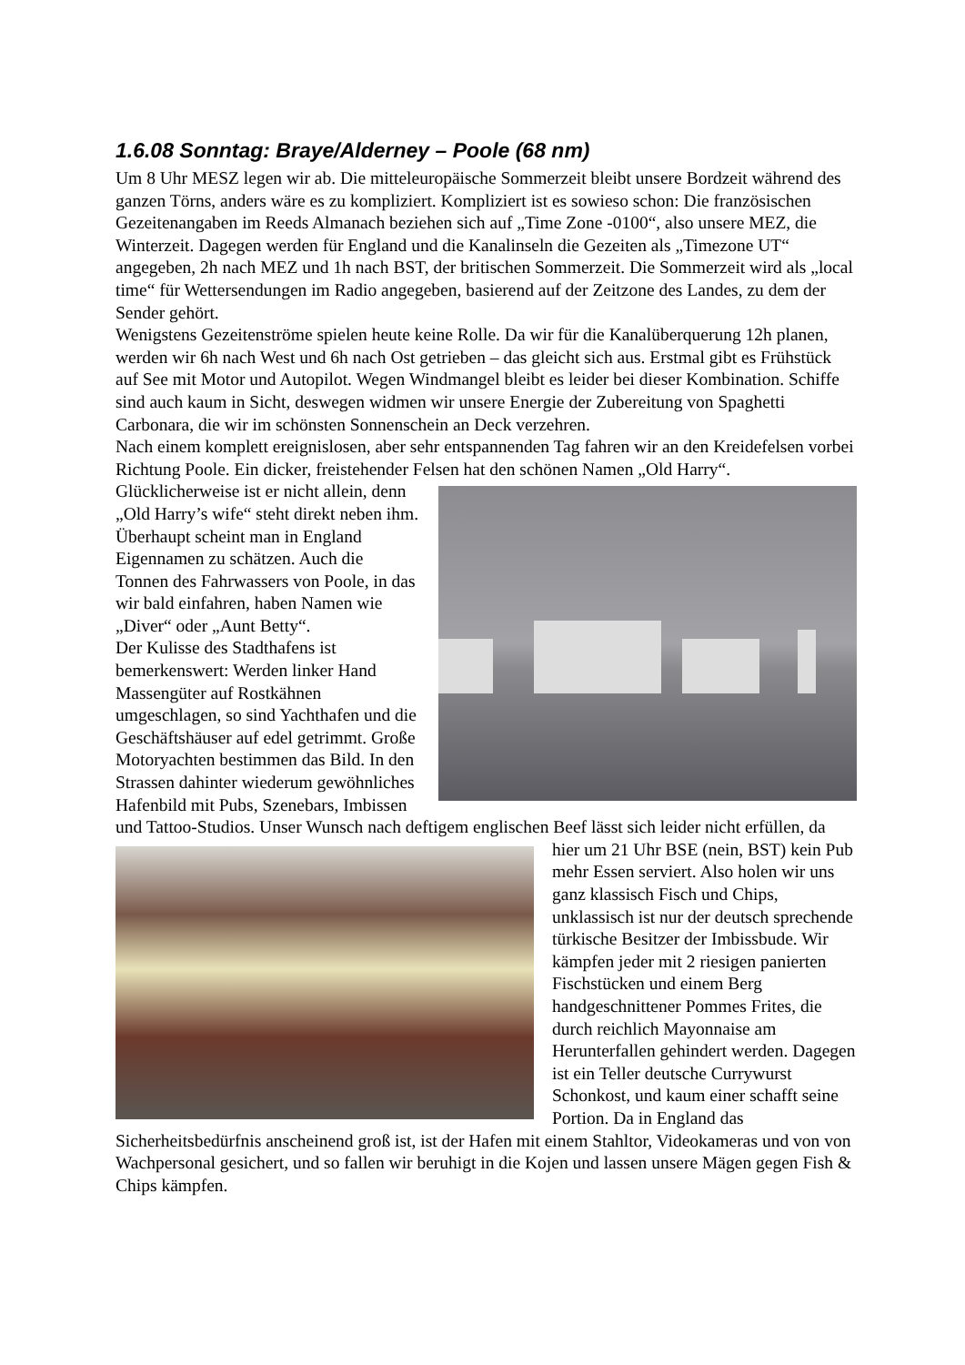1.6.08 Sonntag: Braye/Alderney – Poole (68 nm)
Um 8 Uhr MESZ legen wir ab. Die mitteleuropäische Sommerzeit bleibt unsere Bordzeit während des ganzen Törns, anders wäre es zu kompliziert. Kompliziert ist es sowieso schon: Die französischen Gezeitenangaben im Reeds Almanach beziehen sich auf „Time Zone -0100“, also unsere MEZ, die Winterzeit. Dagegen werden für England und die Kanalinseln die Gezeiten als „Timezone UT“ angegeben, 2h nach MEZ und 1h nach BST, der britischen Sommerzeit. Die Sommerzeit wird als „local time“ für Wettersendungen im Radio angegeben, basierend auf der Zeitzone des Landes, zu dem der Sender gehört.
Wenigstens Gezeitenströme spielen heute keine Rolle. Da wir für die Kanalüberquerung 12h planen, werden wir 6h nach West und 6h nach Ost getrieben – das gleicht sich aus. Erstmal gibt es Frühstück auf See mit Motor und Autopilot. Wegen Windmangel bleibt es leider bei dieser Kombination. Schiffe sind auch kaum in Sicht, deswegen widmen wir unsere Energie der Zubereitung von Spaghetti Carbonara, die wir im schönsten Sonnenschein an Deck verzehren.
Nach einem komplett ereignislosen, aber sehr entspannenden Tag fahren wir an den Kreidefelsen vorbei Richtung Poole. Ein dicker, freistehender Felsen hat den schönen Namen „Old Harry“. Glücklicherweise ist er nicht allein, denn „Old Harry’s wife“ steht direkt neben ihm. Überhaupt scheint man in England Eigennamen zu schätzen. Auch die Tonnen des Fahrwassers von Poole, in das wir bald einfahren, haben Namen wie „Diver“ oder „Aunt Betty“.
Der Kulisse des Stadthafens ist bemerkenswert: Werden linker Hand Massengüter auf Rostkähnen umgeschlagen, so sind Yachthafen und die Geschäftshäuser auf edel getrimmt. Große Motoryachten bestimmen das Bild. In den Strassen dahinter wiederum gewöhnliches Hafenbild mit Pubs, Szenebars, Imbissen und Tattoo-Studios. Unser Wunsch nach deftigem englischen Beef lässt sich leider nicht erfüllen, da hier um 21 Uhr BSE (nein, BST) kein Pub mehr Essen serviert. Also holen wir uns ganz klassisch Fisch und Chips, unklassisch ist nur der deutsch sprechende türkische Besitzer der Imbissbude. Wir kämpfen jeder mit 2 riesigen panierten Fischstücken und einem Berg handgeschnittener Pommes Frites, die durch reichlich Mayonnaise am Herunterfallen gehindert werden. Dagegen ist ein Teller deutsche Currywurst Schonkost, und kaum einer schafft seine Portion. Da in England das Sicherheitsbedürfnis anscheinend groß ist, ist der Hafen mit einem Stahltor, Videokameras und von von Wachpersonal gesichert, und so fallen wir beruhigt in die Kojen und lassen unsere Mägen gegen Fish & Chips kämpfen.